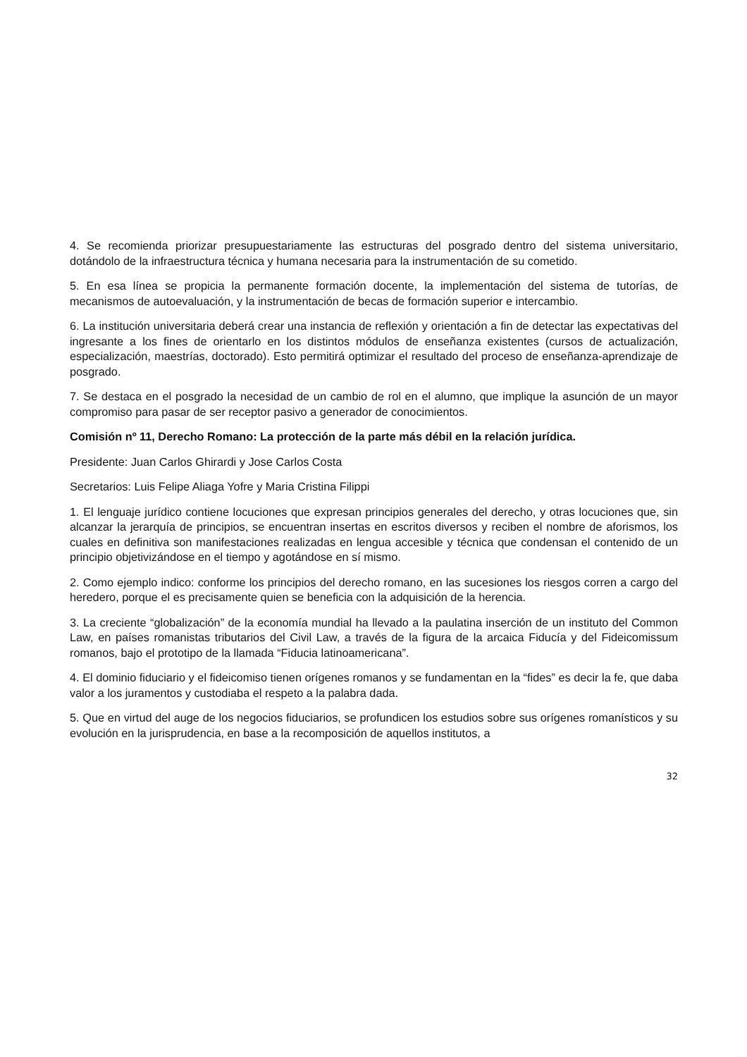4. Se recomienda priorizar presupuestariamente las estructuras del posgrado dentro del sistema universitario, dotándolo de la infraestructura técnica y humana necesaria para la instrumentación de su cometido.
5. En esa línea se propicia la permanente formación docente, la implementación del sistema de tutorías, de mecanismos de autoevaluación, y la instrumentación de becas de formación superior e intercambio.
6. La institución universitaria deberá crear una instancia de reflexión y orientación a fin de detectar las expectativas del ingresante a los fines de orientarlo en los distintos módulos de enseñanza existentes (cursos de actualización, especialización, maestrías, doctorado). Esto permitirá optimizar el resultado del proceso de enseñanza-aprendizaje de posgrado.
7. Se destaca en el posgrado la necesidad de un cambio de rol en el alumno, que implique la asunción de un mayor compromiso para pasar de ser receptor pasivo a generador de conocimientos.
Comisión nº 11, Derecho Romano: La protección de la parte más débil en la relación jurídica.
Presidente: Juan Carlos Ghirardi y Jose Carlos Costa
Secretarios: Luis Felipe Aliaga Yofre y Maria Cristina Filippi
1. El lenguaje jurídico contiene locuciones que expresan principios generales del derecho, y otras locuciones que, sin alcanzar la jerarquía de principios, se encuentran insertas en escritos diversos y reciben el nombre de aforismos, los cuales en definitiva son manifestaciones realizadas en lengua accesible y técnica que condensan el contenido de un principio objetivizándose en el tiempo y agotándose en sí mismo.
2. Como ejemplo indico: conforme los principios del derecho romano, en las sucesiones los riesgos corren a cargo del heredero, porque el es precisamente quien se beneficia con la adquisición de la herencia.
3. La creciente “globalización” de la economía mundial ha llevado a la paulatina inserción de un instituto del Common Law, en países romanistas tributarios del Civil Law, a través de la figura de la arcaica Fiducía y del Fideicomissum romanos, bajo el prototipo de la llamada “Fiducia latinoamericana”.
4. El dominio fiduciario y el fideicomiso tienen orígenes romanos y se fundamentan en la “fides” es decir la fe, que daba valor a los juramentos y custodiaba el respeto a la palabra dada.
5. Que en virtud del auge de los negocios fiduciarios, se profundicen los estudios sobre sus orígenes romanísticos y su evolución en la jurisprudencia, en base a la recomposición de aquellos institutos, a
32